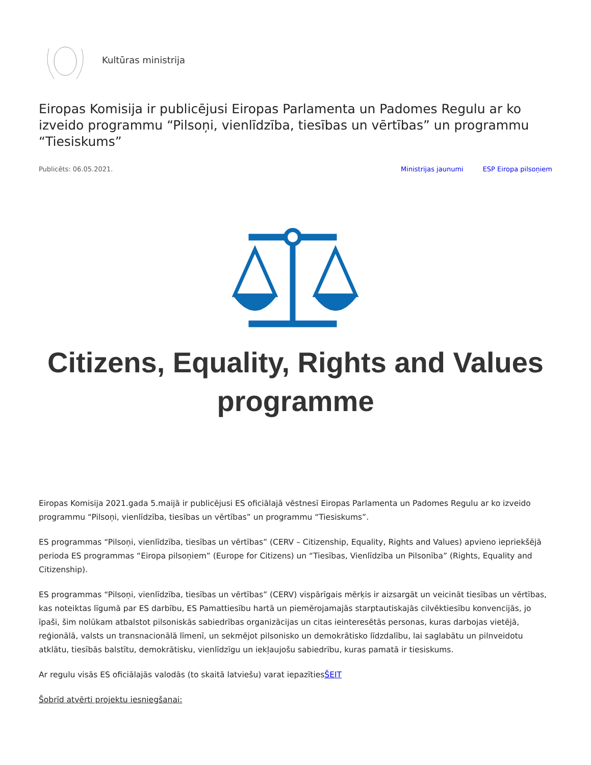Kultūras ministrija
Eiropas Komisija ir publicējusi Eiropas Parlamenta un Padomes Regulu ar ko izveido programmu “Pilsoņi, vienlīdzība, tiesības un vērtības” un programmu “Tiesiskums”
Publicēts: 06.05.2021. Ministrijas jaunumi ESP Eiropa pilsoņiem
Citizens, Equality, Rights and Values
programme
Eiropas Komisija 2021.gada 5.maijā ir publicējusi ES oficiālajā vēstnesī Eiropas Parlamenta un Padomes Regulu ar ko izveido programmu “Pilsoņi, vienlīdzība, tiesības un vērtības” un programmu “Tiesiskums”.
ES programmas “Pilsoņi, vienlīdzība, tiesības un vērtības” (CERV – Citizenship, Equality, Rights and Values) apvieno iepriekšējā perioda ES programmas “Eiropa pilsoņiem” (Europe for Citizens) un “Tiesības, Vienlīdzība un Pilsonība” (Rights, Equality and Citizenship).
ES programmas “Pilsoņi, vienlīdzība, tiesības un vērtības” (CERV) vispārīgais mērķis ir aizsargāt un veicināt tiesības un vērtības, kas noteiktas līgumā par ES darbību, ES Pamattiesību hartā un piemērojamajās starptautiskajās cilvēktiesību konvencijās, jo īpaši, šim nolūkam atbalstot pilsoniskās sabiedrības organizācijas un citas ieinteresētās personas, kuras darbojas vietējā, reģionālā, valsts un transnacionālā līmenī, un sekmējot pilsonisko un demokrātisko līdzdalību, lai saglabātu un pilnveidotu atklātu, tiesībās balstītu, demokrātisku, vienlīdzīgu un iekļaujošu sabiedrību, kuras pamatā ir tiesiskums.
Ar regulu visās ES oficiālajās valodās (to skaitā latviešu) varat iepazītiesŠEIT
Šobrīd atvērti projektu iesniegšanai: